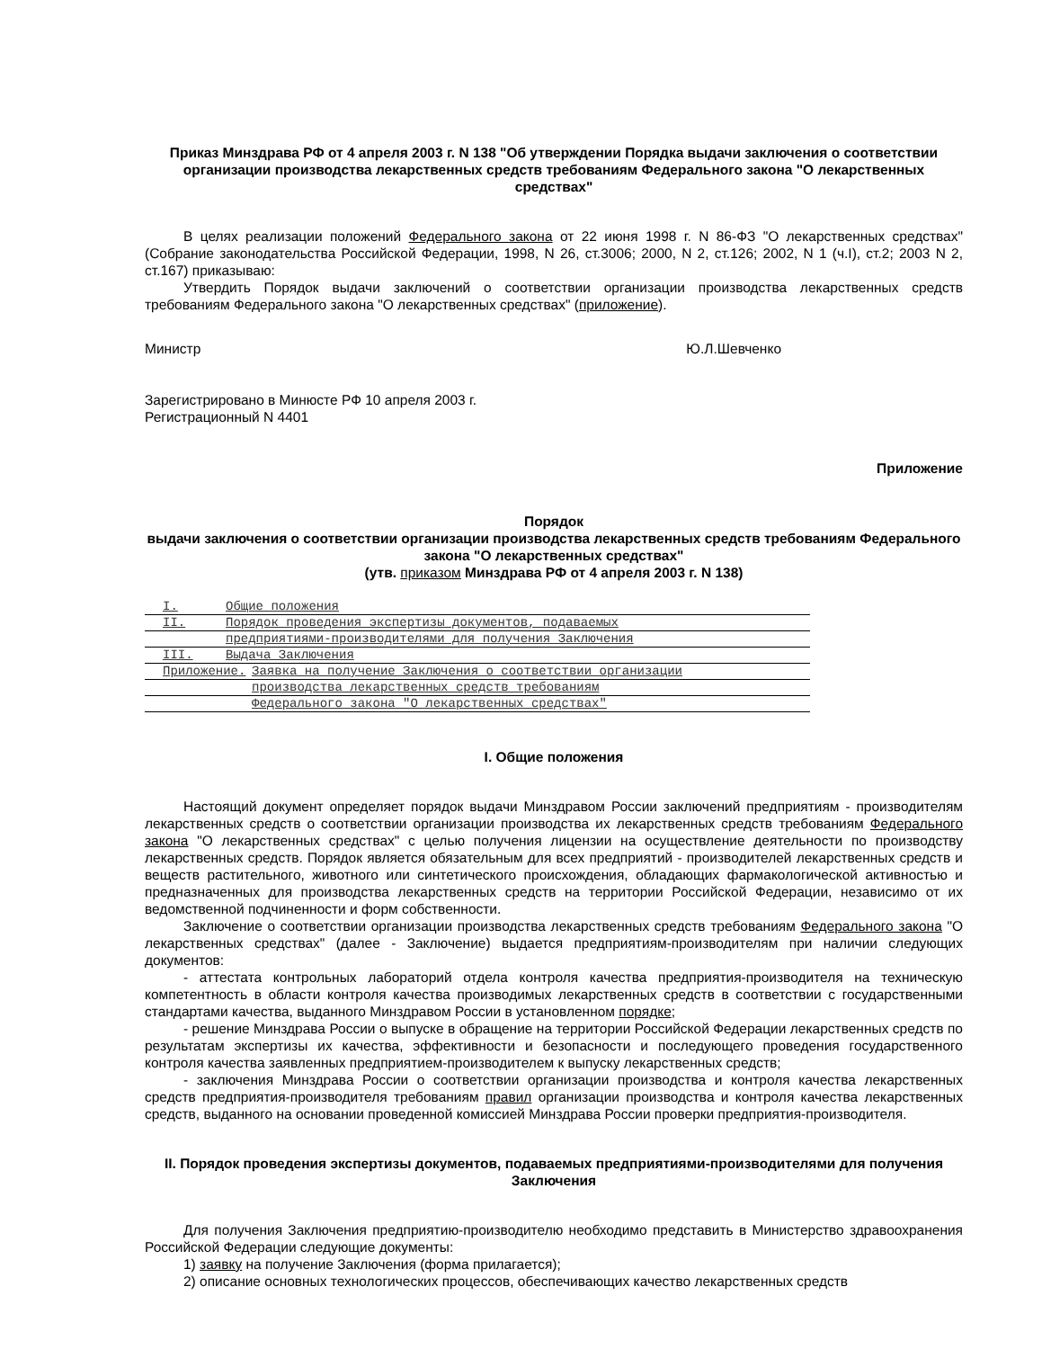Приказ Минздрава РФ от 4 апреля 2003 г. N 138 "Об утверждении Порядка выдачи заключения о соответствии организации производства лекарственных средств требованиям Федерального закона "О лекарственных средствах"
В целях реализации положений Федерального закона от 22 июня 1998 г. N 86-ФЗ "О лекарственных средствах" (Собрание законодательства Российской Федерации, 1998, N 26, ст.3006; 2000, N 2, ст.126; 2002, N 1 (ч.I), ст.2; 2003 N 2, ст.167) приказываю:
Утвердить Порядок выдачи заключений о соответствии организации производства лекарственных средств требованиям Федерального закона "О лекарственных средствах" (приложение).
Министр Ю.Л.Шевченко
Зарегистрировано в Минюсте РФ 10 апреля 2003 г.
Регистрационный N 4401
Приложение
Порядок
выдачи заключения о соответствии организации производства лекарственных средств требованиям Федерального закона "О лекарственных средствах"
(утв. приказом Минздрава РФ от 4 апреля 2003 г. N 138)
| I. | Общие положения | |
| II. | Порядок проведения экспертизы документов, подаваемых | |
| | предприятиями-производителями для получения Заключения | |
| III. | Выдача Заключения | |
| Приложение. | | Заявка на получение Заключения о соответствии организации |
| | | производства лекарственных средств требованиям |
| | | Федерального закона "О лекарственных средствах" |
I. Общие положения
Настоящий документ определяет порядок выдачи Минздравом России заключений предприятиям - производителям лекарственных средств о соответствии организации производства их лекарственных средств требованиям Федерального закона "О лекарственных средствах" с целью получения лицензии на осуществление деятельности по производству лекарственных средств. Порядок является обязательным для всех предприятий - производителей лекарственных средств и веществ растительного, животного или синтетического происхождения, обладающих фармакологической активностью и предназначенных для производства лекарственных средств на территории Российской Федерации, независимо от их ведомственной подчиненности и форм собственности.
Заключение о соответствии организации производства лекарственных средств требованиям Федерального закона "О лекарственных средствах" (далее - Заключение) выдается предприятиям-производителям при наличии следующих документов:
- аттестата контрольных лабораторий отдела контроля качества предприятия-производителя на техническую компетентность в области контроля качества производимых лекарственных средств в соответствии с государственными стандартами качества, выданного Минздравом России в установленном порядке;
- решение Минздрава России о выпуске в обращение на территории Российской Федерации лекарственных средств по результатам экспертизы их качества, эффективности и безопасности и последующего проведения государственного контроля качества заявленных предприятием-производителем к выпуску лекарственных средств;
- заключения Минздрава России о соответствии организации производства и контроля качества лекарственных средств предприятия-производителя требованиям правил организации производства и контроля качества лекарственных средств, выданного на основании проведенной комиссией Минздрава России проверки предприятия-производителя.
II. Порядок проведения экспертизы документов, подаваемых предприятиями-производителями для получения Заключения
Для получения Заключения предприятию-производителю необходимо представить в Министерство здравоохранения Российской Федерации следующие документы:
1) заявку на получение Заключения (форма прилагается);
2) описание основных технологических процессов, обеспечивающих качество лекарственных средств